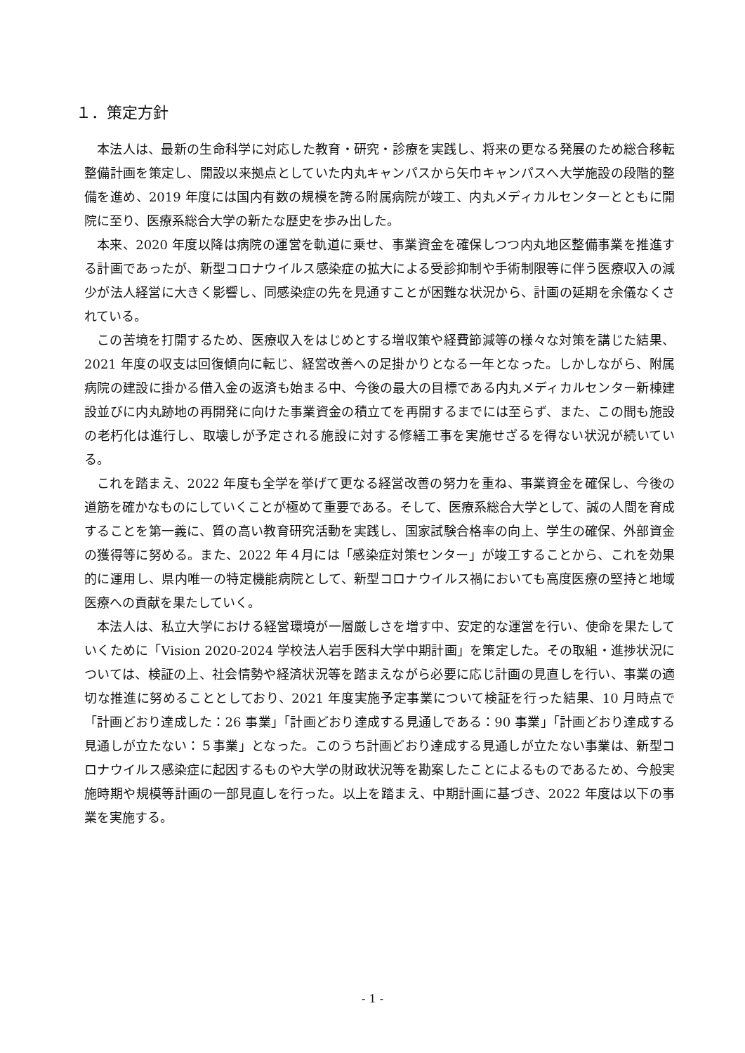１．策定方針
本法人は、最新の生命科学に対応した教育・研究・診療を実践し、将来の更なる発展のため総合移転整備計画を策定し、開設以来拠点としていた内丸キャンパスから矢巾キャンパスへ大学施設の段階的整備を進め、2019 年度には国内有数の規模を誇る附属病院が竣工、内丸メディカルセンターとともに開院に至り、医療系総合大学の新たな歴史を歩み出した。
本来、2020 年度以降は病院の運営を軌道に乗せ、事業資金を確保しつつ内丸地区整備事業を推進する計画であったが、新型コロナウイルス感染症の拡大による受診抑制や手術制限等に伴う医療収入の減少が法人経営に大きく影響し、同感染症の先を見通すことが困難な状況から、計画の延期を余儀なくされている。
この苦境を打開するため、医療収入をはじめとする増収策や経費節減等の様々な対策を講じた結果、2021 年度の収支は回復傾向に転じ、経営改善への足掛かりとなる一年となった。しかしながら、附属病院の建設に掛かる借入金の返済も始まる中、今後の最大の目標である内丸メディカルセンター新棟建設並びに内丸跡地の再開発に向けた事業資金の積立てを再開するまでには至らず、また、この間も施設の老朽化は進行し、取壊しが予定される施設に対する修繕工事を実施せざるを得ない状況が続いている。
これを踏まえ、2022 年度も全学を挙げて更なる経営改善の努力を重ね、事業資金を確保し、今後の道筋を確かなものにしていくことが極めて重要である。そして、医療系総合大学として、誠の人間を育成することを第一義に、質の高い教育研究活動を実践し、国家試験合格率の向上、学生の確保、外部資金の獲得等に努める。また、2022 年４月には「感染症対策センター」が竣工することから、これを効果的に運用し、県内唯一の特定機能病院として、新型コロナウイルス禍においても高度医療の堅持と地域医療への貢献を果たしていく。
本法人は、私立大学における経営環境が一層厳しさを増す中、安定的な運営を行い、使命を果たしていくために「Vision 2020-2024 学校法人岩手医科大学中期計画」を策定した。その取組・進捗状況については、検証の上、社会情勢や経済状況等を踏まえながら必要に応じ計画の見直しを行い、事業の適切な推進に努めることとしており、2021 年度実施予定事業について検証を行った結果、10 月時点で「計画どおり達成した：26 事業」「計画どおり達成する見通しである：90 事業」「計画どおり達成する見通しが立たない：５事業」となった。このうち計画どおり達成する見通しが立たない事業は、新型コロナウイルス感染症に起因するものや大学の財政状況等を勘案したことによるものであるため、今般実施時期や規模等計画の一部見直しを行った。以上を踏まえ、中期計画に基づき、2022 年度は以下の事業を実施する。
- 1 -